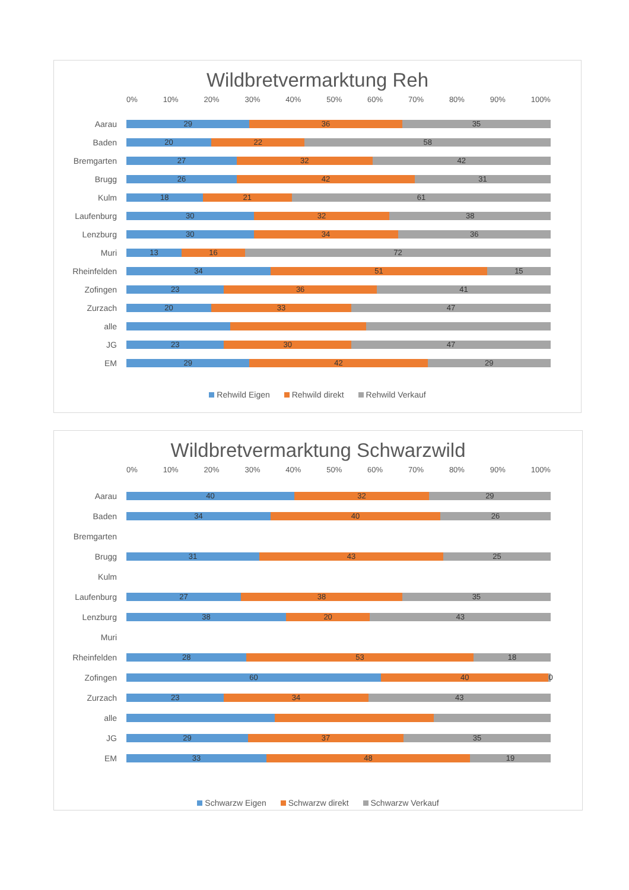Wildbretvermarktung Reh
0% 10% 20% 30% 40% 50% 60% 70% 80% 90% 100%
Aarau
29 36 35
Baden
20 22 58
Bremgarten
27 32 42
Brugg
26 42 31
Kulm
18 21 61
Laufenburg
30 32 38
Lenzburg
30 34 36
Muri
13 16 72
Rheinfelden
34 51 15
Zofingen
23 36 41
Zurzach
20 33 47
alle
JG
23 30 47
EM
29 42 29
Rehwild Eigen Rehwild direkt Rehwild Verkauf
Wildbretvermarktung Schwarzwild
0% 10% 20% 30% 40% 50% 60% 70% 80% 90% 100%
Aarau
40 32 29
Baden
34 40 26
Bremgarten
Brugg
31 43 25
Kulm
Laufenburg
27 38 35
Lenzburg
38 20 43
Muri
Rheinfelden
28 53 18
Zofingen
60 40 0
Zurzach
23 34 43
alle
JG
29 37 35
EM
33 48 19
Schwarzw Eigen Schwarzw direkt Schwarzw Verkauf